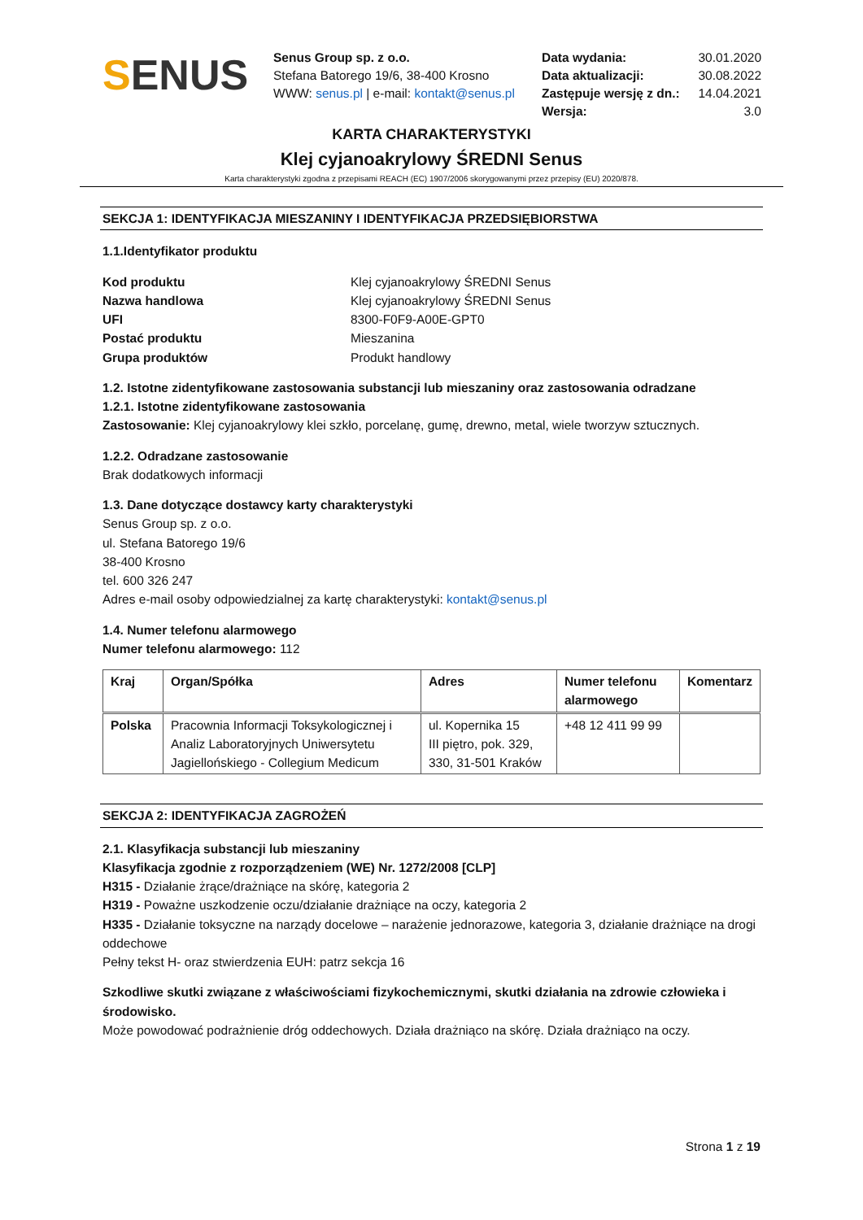SENUS
Senus Group sp. z o.o.
Stefana Batorego 19/6, 38-400 Krosno
WWW: senus.pl | e-mail: kontakt@senus.pl
Data wydania: 30.01.2020
Data aktualizacji: 30.08.2022
Zastępuje wersję z dn.: 14.04.2021
Wersja: 3.0
KARTA CHARAKTERYSTYKI
Klej cyjanoakrylowy ŚREDNI Senus
Karta charakterystyki zgodna z przepisami REACH (EC) 1907/2006 skorygowanymi przez przepisy (EU) 2020/878.
SEKCJA 1: IDENTYFIKACJA MIESZANINY I IDENTYFIKACJA PRZEDSIĘBIORSTWA
1.1.Identyfikator produktu
Kod produktu Klej cyjanoakrylowy ŚREDNI Senus
Nazwa handlowa Klej cyjanoakrylowy ŚREDNI Senus
UFI 8300-F0F9-A00E-GPT0
Postać produktu Mieszanina
Grupa produktów Produkt handlowy
1.2. Istotne zidentyfikowane zastosowania substancji lub mieszaniny oraz zastosowania odradzane
1.2.1. Istotne zidentyfikowane zastosowania
Zastosowanie: Klej cyjanoakrylowy klei szkło, porcelanę, gumę, drewno, metal, wiele tworzyw sztucznych.
1.2.2. Odradzane zastosowanie
Brak dodatkowych informacji
1.3. Dane dotyczące dostawcy karty charakterystyki
Senus Group sp. z o.o.
ul. Stefana Batorego 19/6
38-400 Krosno
tel. 600 326 247
Adres e-mail osoby odpowiedzialnej za kartę charakterystyki: kontakt@senus.pl
1.4. Numer telefonu alarmowego
Numer telefonu alarmowego: 112
| Kraj | Organ/Spółka | Adres | Numer telefonu alarmowego | Komentarz |
| --- | --- | --- | --- | --- |
| Polska | Pracownia Informacji Toksykologicznej i Analiz Laboratoryjnych Uniwersytetu Jagiellońskiego - Collegium Medicum | ul. Kopernika 15 III piętro, pok. 329, 330, 31-501 Kraków | +48 12 411 99 99 | |
SEKCJA 2: IDENTYFIKACJA ZAGROŻEŃ
2.1. Klasyfikacja substancji lub mieszaniny
Klasyfikacja zgodnie z rozporządzeniem (WE) Nr. 1272/2008 [CLP]
H315 - Działanie żrące/drażniące na skórę, kategoria 2
H319 - Poważne uszkodzenie oczu/działanie drażniące na oczy, kategoria 2
H335 - Działanie toksyczne na narządy docelowe – narażenie jednorazowe, kategoria 3, działanie drażniące na drogi oddechowe
Pełny tekst H- oraz stwierdzenia EUH: patrz sekcja 16
Szkodliwe skutki związane z właściwościami fizykochemicznymi, skutki działania na zdrowie człowieka i środowisko.
Może powodować podrażnienie dróg oddechowych. Działa drażniąco na skórę. Działa drażniąco na oczy.
Strona 1 z 19